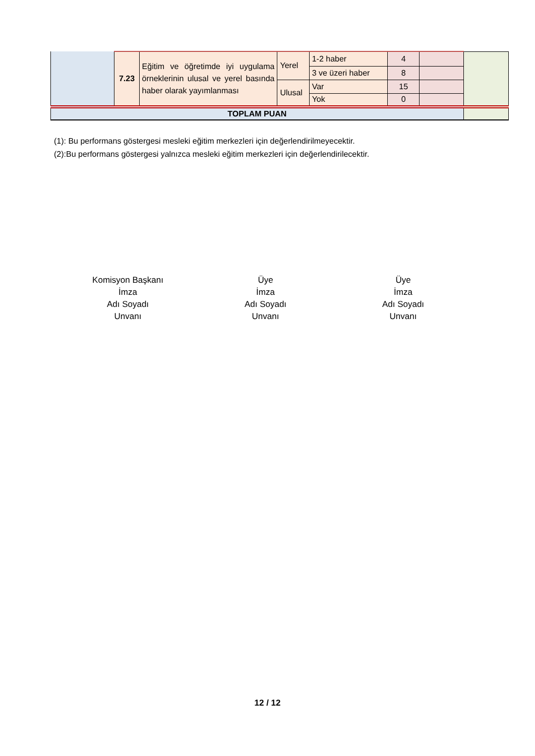| | 7.23 | Eğitim ve öğretimde iyi uygulama örneklerinin ulusal ve yerel basında haber olarak yayımlanması | Yerel | 1-2 haber | 4 | | |
| | | | | 3 ve üzeri haber | 8 | | |
| | | | Ulusal | Var | 15 | | |
| | | | | Yok | 0 | | |
| TOPLAM PUAN | | | | | | | |
(1): Bu performans göstergesi mesleki eğitim merkezleri için değerlendirilmeyecektir.
(2):Bu performans göstergesi yalnızca mesleki eğitim merkezleri için değerlendirilecektir.
Komisyon Başkanı
İmza
Adı Soyadı
Unvanı
Üye
İmza
Adı Soyadı
Unvanı
Üye
İmza
Adı Soyadı
Unvanı
12 / 12